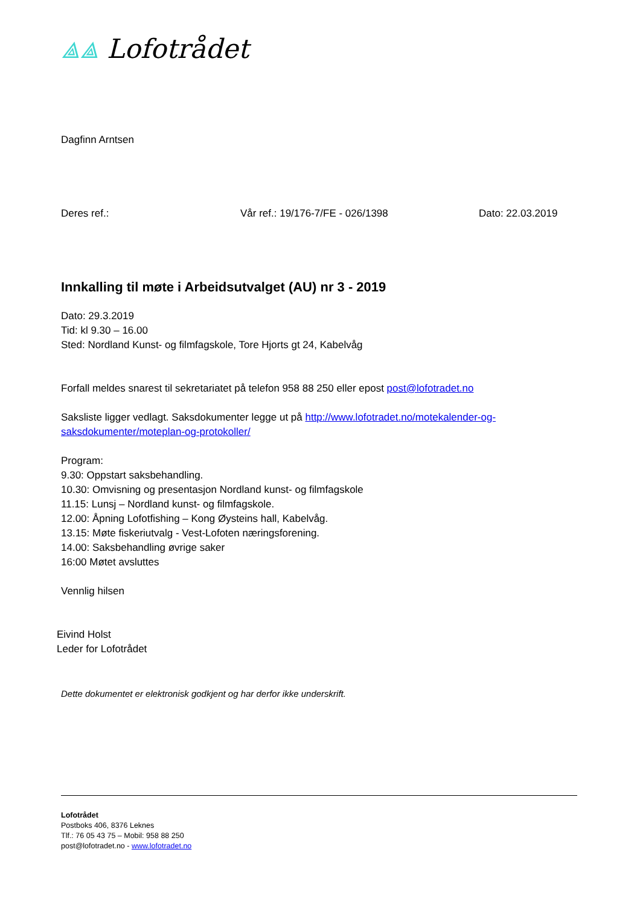⟁⟁ Lofotrådet
Dagfinn Arntsen
Deres ref.: Vår ref.: 19/176-7/FE - 026/1398 Dato: 22.03.2019
Innkalling til møte i Arbeidsutvalget (AU) nr 3 - 2019
Dato: 29.3.2019
Tid: kl 9.30 – 16.00
Sted: Nordland Kunst- og filmfagskole, Tore Hjorts gt 24, Kabelvåg
Forfall meldes snarest til sekretariatet på telefon 958 88 250 eller epost post@lofotradet.no
Saksliste ligger vedlagt. Saksdokumenter legge ut på http://www.lofotradet.no/motekalender-og-saksdokumenter/moteplan-og-protokoller/
Program:
9.30: Oppstart saksbehandling.
10.30: Omvisning og presentasjon Nordland kunst- og filmfagskole
11.15: Lunsj – Nordland kunst- og filmfagskole.
12.00: Åpning Lofotfishing – Kong Øysteins hall, Kabelvåg.
13.15: Møte fiskeriutvalg - Vest-Lofoten næringsforening.
14.00: Saksbehandling øvrige saker
16:00 Møtet avsluttes
Vennlig hilsen
Eivind Holst
Leder for Lofotrådet
Dette dokumentet er elektronisk godkjent og har derfor ikke underskrift.
Lofotrådet
Postboks 406, 8376 Leknes
Tlf.: 76 05 43 75 – Mobil: 958 88 250
post@lofotradet.no - www.lofotradet.no